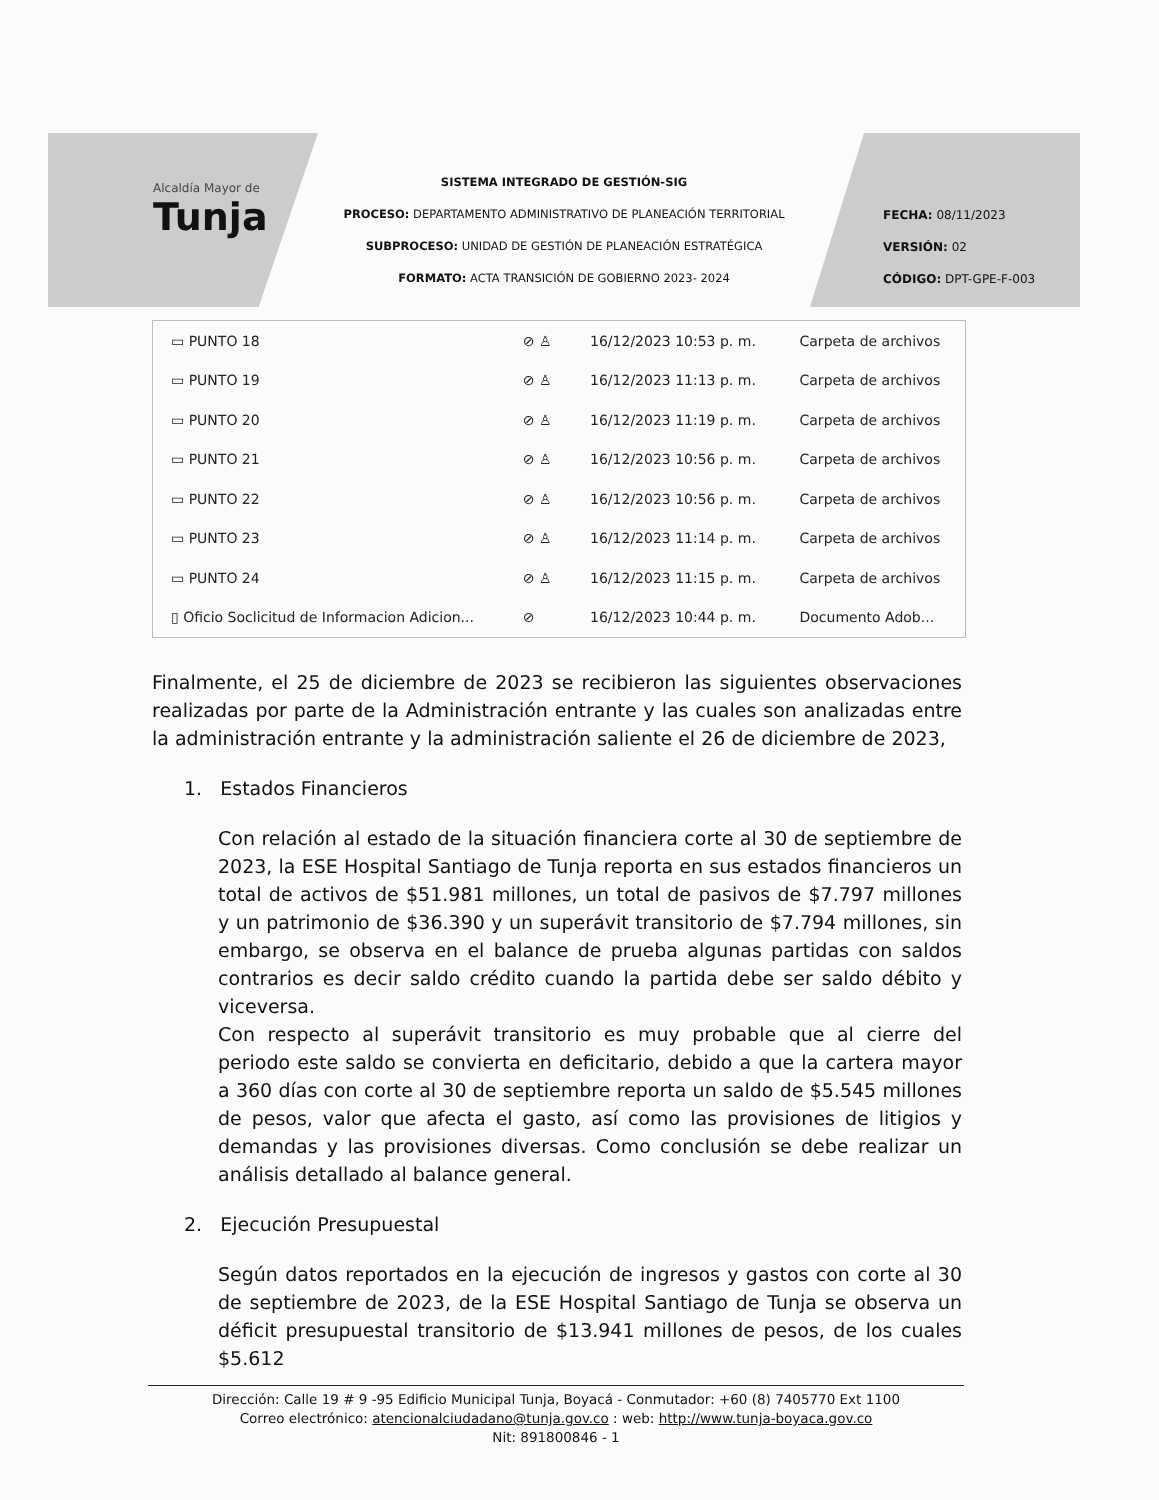Alcaldía Mayor de
Tunja
SISTEMA INTEGRADO DE GESTIÓN-SIG
PROCESO: DEPARTAMENTO ADMINISTRATIVO DE PLANEACIÓN TERRITORIAL
SUBPROCESO: UNIDAD DE GESTIÓN DE PLANEACIÓN ESTRATÉGICA
FORMATO: ACTA TRANSICIÓN DE GOBIERNO 2023- 2024
FECHA: 08/11/2023
VERSIÓN: 02
CÓDIGO: DPT-GPE-F-003
| ▭ PUNTO 18 | ⊘ ♙ | 16/12/2023 10:53 p. m. | Carpeta de archivos |
| ▭ PUNTO 19 | ⊘ ♙ | 16/12/2023 11:13 p. m. | Carpeta de archivos |
| ▭ PUNTO 20 | ⊘ ♙ | 16/12/2023 11:19 p. m. | Carpeta de archivos |
| ▭ PUNTO 21 | ⊘ ♙ | 16/12/2023 10:56 p. m. | Carpeta de archivos |
| ▭ PUNTO 22 | ⊘ ♙ | 16/12/2023 10:56 p. m. | Carpeta de archivos |
| ▭ PUNTO 23 | ⊘ ♙ | 16/12/2023 11:14 p. m. | Carpeta de archivos |
| ▭ PUNTO 24 | ⊘ ♙ | 16/12/2023 11:15 p. m. | Carpeta de archivos |
| ▯ Oficio Soclicitud de Informacion Adicion... | ⊘ | 16/12/2023 10:44 p. m. | Documento Adob... |
Finalmente, el 25 de diciembre de 2023 se recibieron las siguientes observaciones realizadas por parte de la Administración entrante y las cuales son analizadas entre la administración entrante y la administración saliente el 26 de diciembre de 2023,
1. Estados Financieros
Con relación al estado de la situación financiera corte al 30 de septiembre de 2023, la ESE Hospital Santiago de Tunja reporta en sus estados financieros un total de activos de $51.981 millones, un total de pasivos de $7.797 millones y un patrimonio de $36.390 y un superávit transitorio de $7.794 millones, sin embargo, se observa en el balance de prueba algunas partidas con saldos contrarios es decir saldo crédito cuando la partida debe ser saldo débito y viceversa.
Con respecto al superávit transitorio es muy probable que al cierre del periodo este saldo se convierta en deficitario, debido a que la cartera mayor a 360 días con corte al 30 de septiembre reporta un saldo de $5.545 millones de pesos, valor que afecta el gasto, así como las provisiones de litigios y demandas y las provisiones diversas. Como conclusión se debe realizar un análisis detallado al balance general.
2. Ejecución Presupuestal
Según datos reportados en la ejecución de ingresos y gastos con corte al 30 de septiembre de 2023, de la ESE Hospital Santiago de Tunja se observa un déficit presupuestal transitorio de $13.941 millones de pesos, de los cuales $5.612
Dirección: Calle 19 # 9 -95 Edificio Municipal Tunja, Boyacá - Conmutador: +60 (8) 7405770 Ext 1100
Correo electrónico: atencionalciudadano@tunja.gov.co : web: http://www.tunja-boyaca.gov.co
Nit: 891800846 - 1